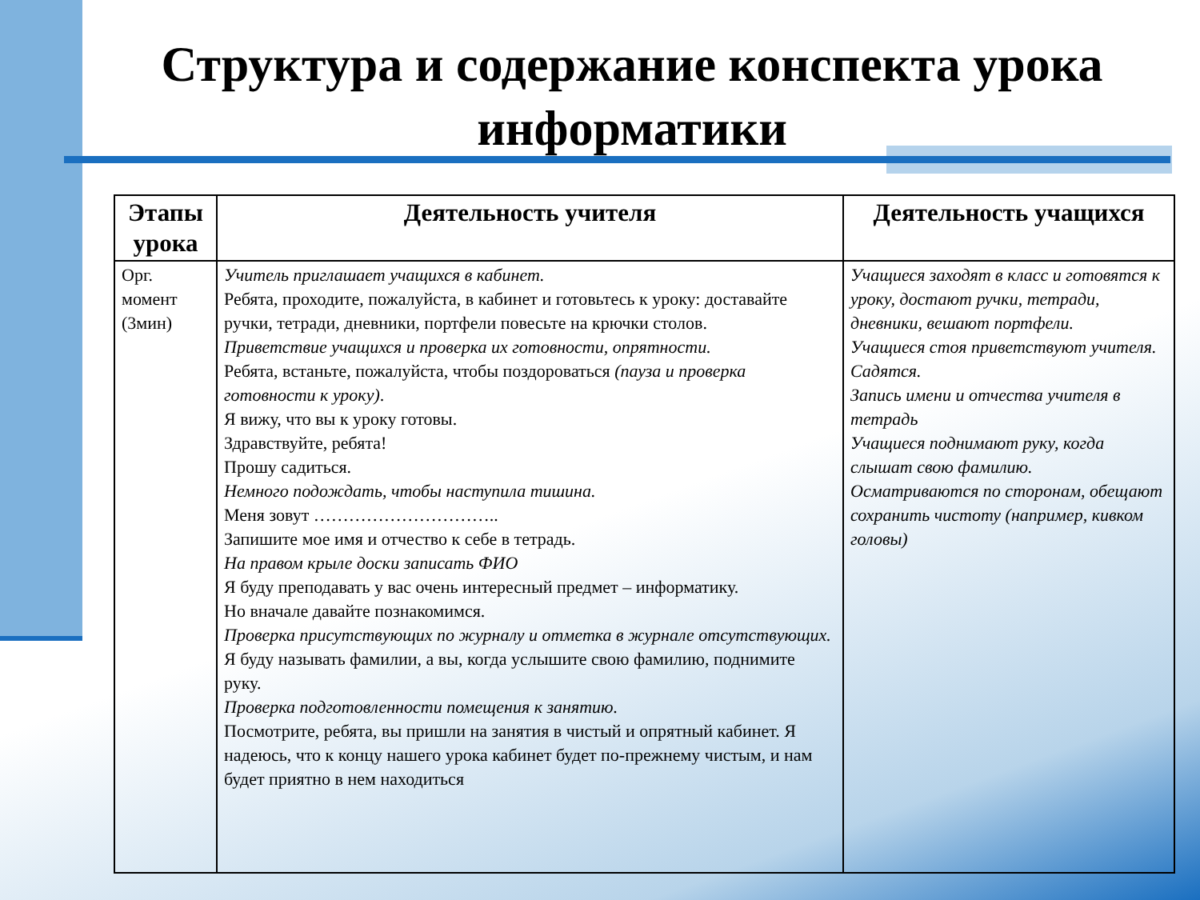Структура и содержание конспекта урока информатики
| Этапы урока | Деятельность учителя | Деятельность учащихся |
| --- | --- | --- |
| Орг. момент (3мин) | Учитель приглашает учащихся в кабинет. Ребята, проходите, пожалуйста, в кабинет и готовьтесь к уроку: доставайте ручки, тетради, дневники, портфели повесьте на крючки столов. Приветствие учащихся и проверка их готовности, опрятности. Ребята, встаньте, пожалуйста, чтобы поздороваться (пауза и проверка готовности к уроку) . Я вижу, что вы к уроку готовы. Здравствуйте, ребята! Прошу садиться. Немного подождать, чтобы наступила тишина. Меня зовут ………………………….. Запишите мое имя и отчество к себе в тетрадь. На правом крыле доски записать ФИО Я буду преподавать у вас очень интересный предмет – информатику. Но вначале давайте познакомимся. Проверка присутствующих по журналу и отметка в журнале отсутствующих. Я буду называть фамилии, а вы, когда услышите свою фамилию, поднимите руку. Проверка подготовленности помещения к занятию. Посмотрите, ребята, вы пришли на занятия в чистый и опрятный кабинет. Я надеюсь, что к концу нашего урока кабинет будет по-прежнему чистым, и нам будет приятно в нем находиться | Учащиеся заходят в класс и готовятся к уроку, достают ручки, тетради, дневники, вешают портфели. Учащиеся стоя приветствуют учителя. Садятся. Запись имени и отчества учителя в тетрадь Учащиеся поднимают руку, когда слышат свою фамилию. Осматриваются по сторонам, обещают сохранить чистоту (например, кивком головы) |